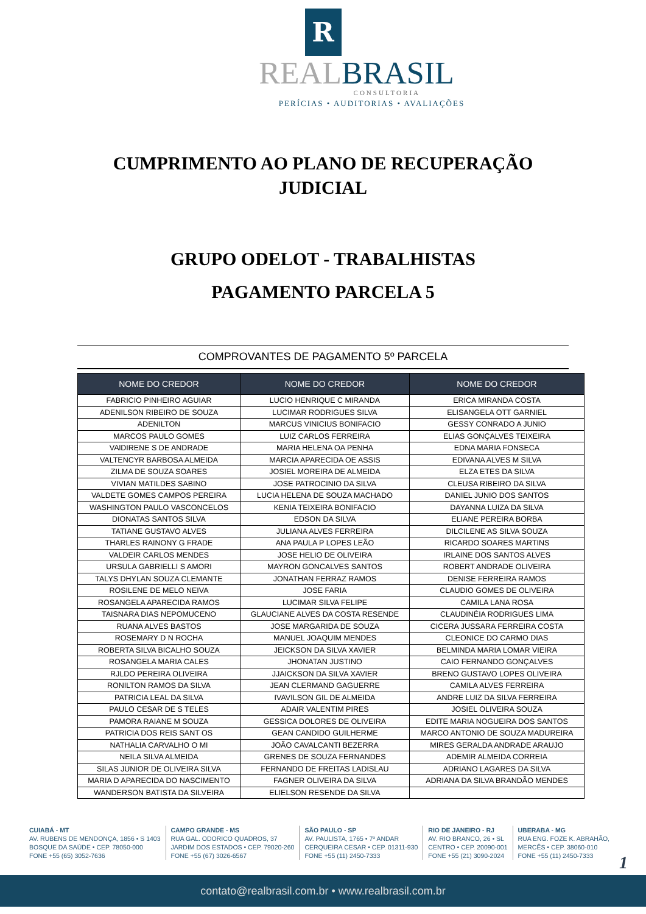R
REALBRASIL
CONSULTORIA
PERÍCIAS • AUDITORIAS • AVALIAÇÕES
CUMPRIMENTO AO PLANO DE RECUPERAÇÃO
JUDICIAL
GRUPO ODELOT - TRABALHISTAS
PAGAMENTO PARCELA 5
COMPROVANTES DE PAGAMENTO 5º PARCELA
| NOME DO CREDOR | NOME DO CREDOR | NOME DO CREDOR |
| --- | --- | --- |
| FABRICIO PINHEIRO AGUIAR | LUCIO HENRIQUE C MIRANDA | ERICA MIRANDA COSTA |
| ADENILSON RIBEIRO DE SOUZA | LUCIMAR RODRIGUES SILVA | ELISANGELA OTT GARNIEL |
| ADENILTON | MARCUS VINICIUS BONIFACIO | GESSY CONRADO A JUNIO |
| MARCOS PAULO GOMES | LUIZ CARLOS FERREIRA | ELIAS GONÇALVES TEIXEIRA |
| VAlDIRENE S DE ANDRADE | MARIA HELENA OA PENHA | EDNA MARIA FONSECA |
| VALTENCYR BARBOSA ALMEIDA | MARCIA APARECIDA OE ASSIS | EDIVANA ALVES M SILVA |
| ZILMA DE SOUZA SOARES | JOSIEL MOREIRA DE ALMEIDA | ELZA ETES DA SILVA |
| VIVIAN MATILDES SABINO | JOSE PATROCINIO DA SILVA | CLEUSA RIBEIRO DA SILVA |
| VALDETE GOMES CAMPOS PEREIRA | LUCIA HELENA DE SOUZA MACHADO | DANIEL JUNIO DOS SANTOS |
| WASHINGTON PAULO VASCONCELOS | KENIA TEIXEIRA BONIFACIO | DAYANNA LUIZA DA SILVA |
| DIONATAS SANTOS SILVA | EDSON DA SILVA | ELIANE PEREIRA BORBA |
| TATIANE GUSTAVO ALVES | JULIANA ALVES FERREIRA | DILCILENE AS SILVA SOUZA |
| THARLES RAINONY G FRADE | ANA PAULA P LOPES LEÃO | RICARDO SOARES MARTINS |
| VALDEIR CARLOS MENDES | JOSE HELIO DE OLIVEIRA | IRLAINE DOS SANTOS ALVES |
| URSULA GABRIELLI S AMORI | MAYRON GONCALVES SANTOS | ROBERT ANDRADE OLIVEIRA |
| TALYS DHYLAN SOUZA CLEMANTE | JONATHAN FERRAZ RAMOS | DENISE FERREIRA RAMOS |
| ROSILENE DE MELO NEIVA | JOSE FARIA | CLAUDIO GOMES DE OLIVEIRA |
| ROSANGELA APARECIDA RAMOS | LUCIMAR SILVA FELIPE | CAMILA LANA ROSA |
| TAISNARA DIAS NEPOMUCENO | GLAUCIANE ALVES DA COSTA RESENDE | CLAUDINÉIA RODRIGUES LIMA |
| RUANA ALVES BASTOS | JOSE MARGARIDA DE SOUZA | CICERA JUSSARA FERREIRA COSTA |
| ROSEMARY D N ROCHA | MANUEL JOAQUIM MENDES | CLEONICE DO CARMO DIAS |
| ROBERTA SILVA BICALHO SOUZA | JEICKSON DA SILVA XAVIER | BELMINDA MARIA LOMAR VIEIRA |
| ROSANGELA MARIA CALES | JHONATAN JUSTINO | CAIO FERNANDO GONÇALVES |
| RJLDO PEREIRA OLIVEIRA | JJAICKSON DA SILVA XAVIER | BRENO GUSTAVO LOPES OLIVEIRA |
| RONILTON RAMOS DA SILVA | JEAN CLERMAND GAGUERRE | CAMILA ALVES FERREIRA |
| PATRICIA LEAL DA SILVA | IVAVILSON GIL DE ALMEIDA | ANDRE LUIZ DA SILVA FERREIRA |
| PAULO CESAR DE S TELES | ADAIR VALENTIM PIRES | JOSIEL OLIVEIRA SOUZA |
| PAMORA RAIANE M SOUZA | GESSICA DOLORES DE OLIVEIRA | EDITE MARIA NOGUEIRA DOS SANTOS |
| PATRICIA DOS REIS SANT OS | GEAN CANDIDO GUILHERME | MARCO ANTONIO DE SOUZA MADUREIRA |
| NATHALIA CARVALHO O MI | JOÃO CAVALCANTI BEZERRA | MIRES GERALDA ANDRADE ARAUJO |
| NEILA SILVA ALMEIDA | GRENES DE SOUZA FERNANDES | ADEMIR ALMEIDA CORREIA |
| SILAS JUNIOR DE OLIVEIRA SILVA | FERNANDO DE FREITAS LADISLAU | ADRIANO LAGARES DA SILVA |
| MARIA D APARECIDA DO NASCIMENTO | FAGNER OLIVEIRA DA SILVA | ADRIANA DA SILVA BRANDÃO MENDES |
| WANDERSON BATISTA DA SILVEIRA | ELIELSON RESENDE DA SILVA | |
CUIABÁ - MT
AV. RUBENS DE MENDONÇA, 1856 • S 1403
BOSQUE DA SAÚDE • CEP. 78050-000
FONE +55 (65) 3052-7636
CAMPO GRANDE - MS
RUA GAL. ODORICO QUADROS, 37
JARDIM DOS ESTADOS • CEP. 79020-260
FONE +55 (67) 3026-6567
SÃO PAULO - SP
AV. PAULISTA, 1765 • 7º ANDAR
CERQUEIRA CESAR • CEP. 01311-930
FONE +55 (11) 2450-7333
RIO DE JANEIRO - RJ
AV. RIO BRANCO, 26 • SL
CENTRO • CEP. 20090-001
FONE +55 (21) 3090-2024
UBERABA - MG
RUA ENG. FOZE K. ABRAHÃO,
MERCÊS • CEP. 38060-010
FONE +55 (11) 2450-7333
1
contato@realbrasil.com.br • www.realbrasil.com.br